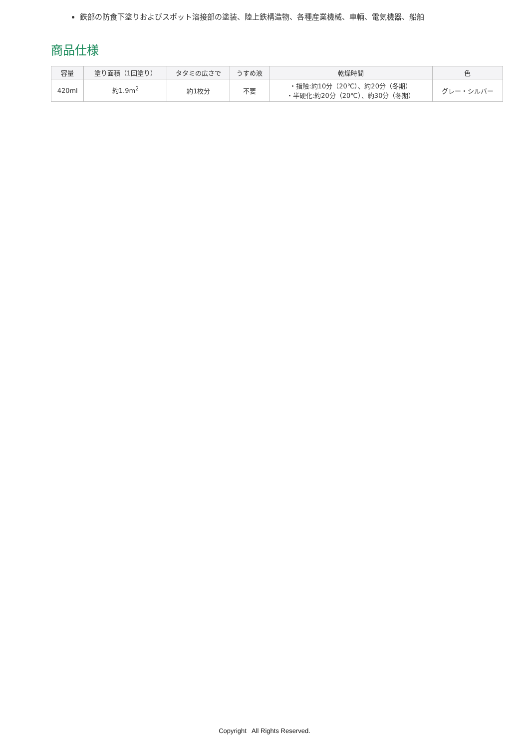鉄部の防食下塗りおよびスポット溶接部の塗装、陸上鉄構造物、各種産業機械、車輌、電気機器、船舶
商品仕様
| 容量 | 塗り面積（1回塗り） | タタミの広さで | うすめ液 | 乾燥時間 | 色 |
| --- | --- | --- | --- | --- | --- |
| 420ml | 約1.9m<sup>2</sup> | 約1枚分 | 不要 | ・指触:約10分（20℃）、約20分（冬期） ・半硬化:約20分（20℃）、約30分（冬期） | グレー・シルバー |
Copyright All Rights Reserved.